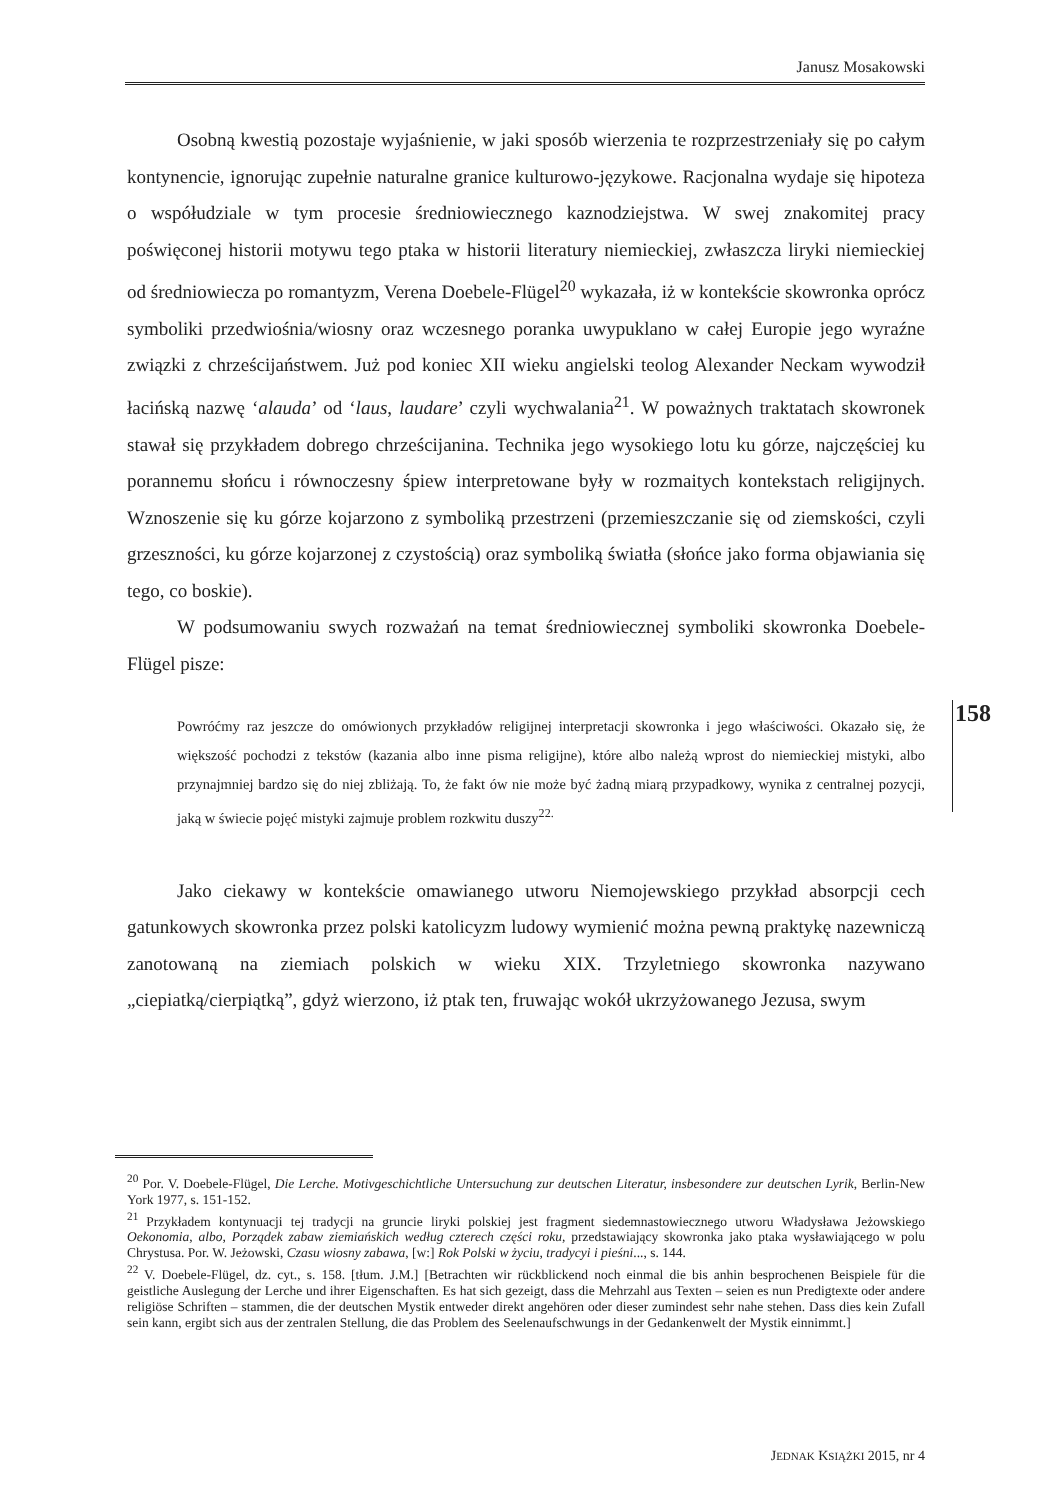Janusz Mosakowski
Osobną kwestią pozostaje wyjaśnienie, w jaki sposób wierzenia te rozprzestrzeniały się po całym kontynencie, ignorując zupełnie naturalne granice kulturowo-językowe. Racjonalna wydaje się hipoteza o współudziale w tym procesie średniowiecznego kaznodziejstwa. W swej znakomitej pracy poświęconej historii motywu tego ptaka w historii literatury niemieckiej, zwłaszcza liryki niemieckiej od średniowiecza po romantyzm, Verena Doebele-Flügel<sup>20</sup> wykazała, iż w kontekście skowronka oprócz symboliki przedwiośnia/wiosny oraz wczesnego poranka uwypuklano w całej Europie jego wyraźne związki z chrześcijaństwem. Już pod koniec XII wieku angielski teolog Alexander Neckam wywodził łacińską nazwę ‘alauda’ od ‘laus, laudare’ czyli wychwalania<sup>21</sup>. W poważnych traktatach skowronek stawał się przykładem dobrego chrześcijanina. Technika jego wysokiego lotu ku górze, najczęściej ku porannemu słońcu i równoczesny śpiew interpretowane były w rozmaitych kontekstach religijnych. Wznoszenie się ku górze kojarzono z symboliką przestrzeni (przemieszczanie się od ziemskości, czyli grzeszności, ku górze kojarzonej z czystością) oraz symboliką światła (słońce jako forma objawiania się tego, co boskie).
W podsumowaniu swych rozważań na temat średniowiecznej symboliki skowronka Doebele-Flügel pisze:
Powróćmy raz jeszcze do omówionych przykładów religijnej interpretacji skowronka i jego właściwości. Okazało się, że większość pochodzi z tekstów (kazania albo inne pisma religijne), które albo należą wprost do niemieckiej mistyki, albo przynajmniej bardzo się do niej zbliżają. To, że fakt ów nie może być żadną miarą przypadkowy, wynika z centralnej pozycji, jaką w świecie pojęć mistyki zajmuje problem rozkwitu duszy<sup>22.</sup>
Jako ciekawy w kontekście omawianego utworu Niemojewskiego przykład absorpcji cech gatunkowych skowronka przez polski katolicyzm ludowy wymienić można pewną praktykę nazewniczą zanotowaną na ziemiach polskich w wieku XIX. Trzyletniego skowronka nazywano „ciepiatką/cierpiątką”, gdyż wierzono, iż ptak ten, fruwając wokół ukrzyżowanego Jezusa, swym
158
<sup>20</sup> Por. V. Doebele-Flügel, Die Lerche. Motivgeschichtliche Untersuchung zur deutschen Literatur, insbesondere zur deutschen Lyrik, Berlin-New York 1977, s. 151-152.
<sup>21</sup> Przykładem kontynuacji tej tradycji na gruncie liryki polskiej jest fragment siedemnastowiecznego utworu Władysława Jeżowskiego Oekonomia, albo, Porządek zabaw ziemiańskich według czterech części roku, przedstawiający skowronka jako ptaka wysławiającego w polu Chrystusa. Por. W. Jeżowski, Czasu wiosny zabawa, [w:] Rok Polski w życiu, tradycyi i pieśni..., s. 144.
<sup>22</sup> V. Doebele-Flügel, dz. cyt., s. 158. [tłum. J.M.] [Betrachten wir rückblickend noch einmal die bis anhin besprochenen Beispiele für die geistliche Auslegung der Lerche und ihrer Eigenschaften. Es hat sich gezeigt, dass die Mehrzahl aus Texten – seien es nun Predigtexte oder andere religiöse Schriften – stammen, die der deutschen Mystik entweder direkt angehören oder dieser zumindest sehr nahe stehen. Dass dies kein Zufall sein kann, ergibt sich aus der zentralen Stellung, die das Problem des Seelenaufschwungs in der Gedankenwelt der Mystik einnimmt.]
JEDNAK KSIĄŻKI 2015, nr 4